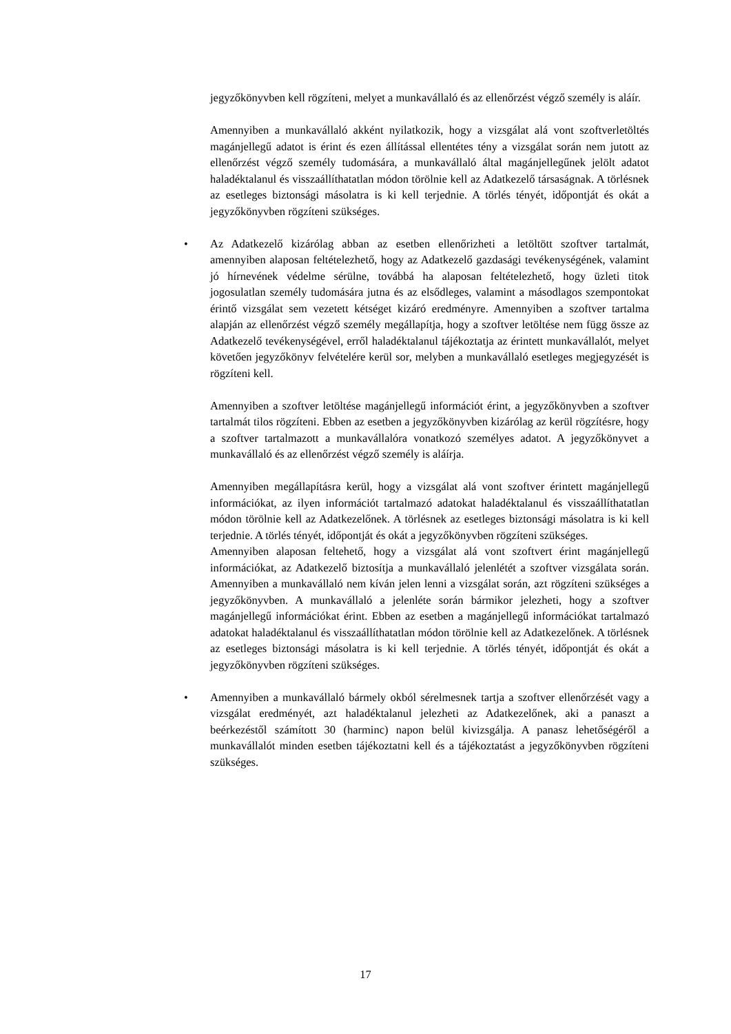jegyzőkönyvben kell rögzíteni, melyet a munkavállaló és az ellenőrzést végző személy is aláír.
Amennyiben a munkavállaló akként nyilatkozik, hogy a vizsgálat alá vont szoftverletöltés magánjellegű adatot is érint és ezen állítással ellentétes tény a vizsgálat során nem jutott az ellenőrzést végző személy tudomására, a munkavállaló által magánjellegűnek jelölt adatot haladéktalanul és visszaállíthatatlan módon törölnie kell az Adatkezelő társaságnak. A törlésnek az esetleges biztonsági másolatra is ki kell terjednie. A törlés tényét, időpontját és okát a jegyzőkönyvben rögzíteni szükséges.
• Az Adatkezelő kizárólag abban az esetben ellenőrizheti a letöltött szoftver tartalmát, amennyiben alaposan feltételezhető, hogy az Adatkezelő gazdasági tevékenységének, valamint jó hírnevének védelme sérülne, továbbá ha alaposan feltételezhető, hogy üzleti titok jogosulatlan személy tudomására jutna és az elsődleges, valamint a másodlagos szempontokat érintő vizsgálat sem vezetett kétséget kizáró eredményre. Amennyiben a szoftver tartalma alapján az ellenőrzést végző személy megállapítja, hogy a szoftver letöltése nem függ össze az Adatkezelő tevékenységével, erről haladéktalanul tájékoztatja az érintett munkavállalót, melyet követően jegyzőkönyv felvételére kerül sor, melyben a munkavállaló esetleges megjegyzését is rögzíteni kell.
Amennyiben a szoftver letöltése magánjellegű információt érint, a jegyzőkönyvben a szoftver tartalmát tilos rögzíteni. Ebben az esetben a jegyzőkönyvben kizárólag az kerül rögzítésre, hogy a szoftver tartalmazott a munkavállalóra vonatkozó személyes adatot. A jegyzőkönyvet a munkavállaló és az ellenőrzést végző személy is aláírja.
Amennyiben megállapításra kerül, hogy a vizsgálat alá vont szoftver érintett magánjellegű információkat, az ilyen információt tartalmazó adatokat haladéktalanul és visszaállíthatatlan módon törölnie kell az Adatkezelőnek. A törlésnek az esetleges biztonsági másolatra is ki kell terjednie. A törlés tényét, időpontját és okát a jegyzőkönyvben rögzíteni szükséges.
Amennyiben alaposan feltehető, hogy a vizsgálat alá vont szoftvert érint magánjellegű információkat, az Adatkezelő biztosítja a munkavállaló jelenlétét a szoftver vizsgálata során. Amennyiben a munkavállaló nem kíván jelen lenni a vizsgálat során, azt rögzíteni szükséges a jegyzőkönyvben. A munkavállaló a jelenléte során bármikor jelezheti, hogy a szoftver magánjellegű információkat érint. Ebben az esetben a magánjellegű információkat tartalmazó adatokat haladéktalanul és visszaállíthatatlan módon törölnie kell az Adatkezelőnek. A törlésnek az esetleges biztonsági másolatra is ki kell terjednie. A törlés tényét, időpontját és okát a jegyzőkönyvben rögzíteni szükséges.
• Amennyiben a munkavállaló bármely okból sérelmesnek tartja a szoftver ellenőrzését vagy a vizsgálat eredményét, azt haladéktalanul jelezheti az Adatkezelőnek, aki a panaszt a beérkezéstől számított 30 (harminc) napon belül kivizsgálja. A panasz lehetőségéről a munkavállalót minden esetben tájékoztatni kell és a tájékoztatást a jegyzőkönyvben rögzíteni szükséges.
17